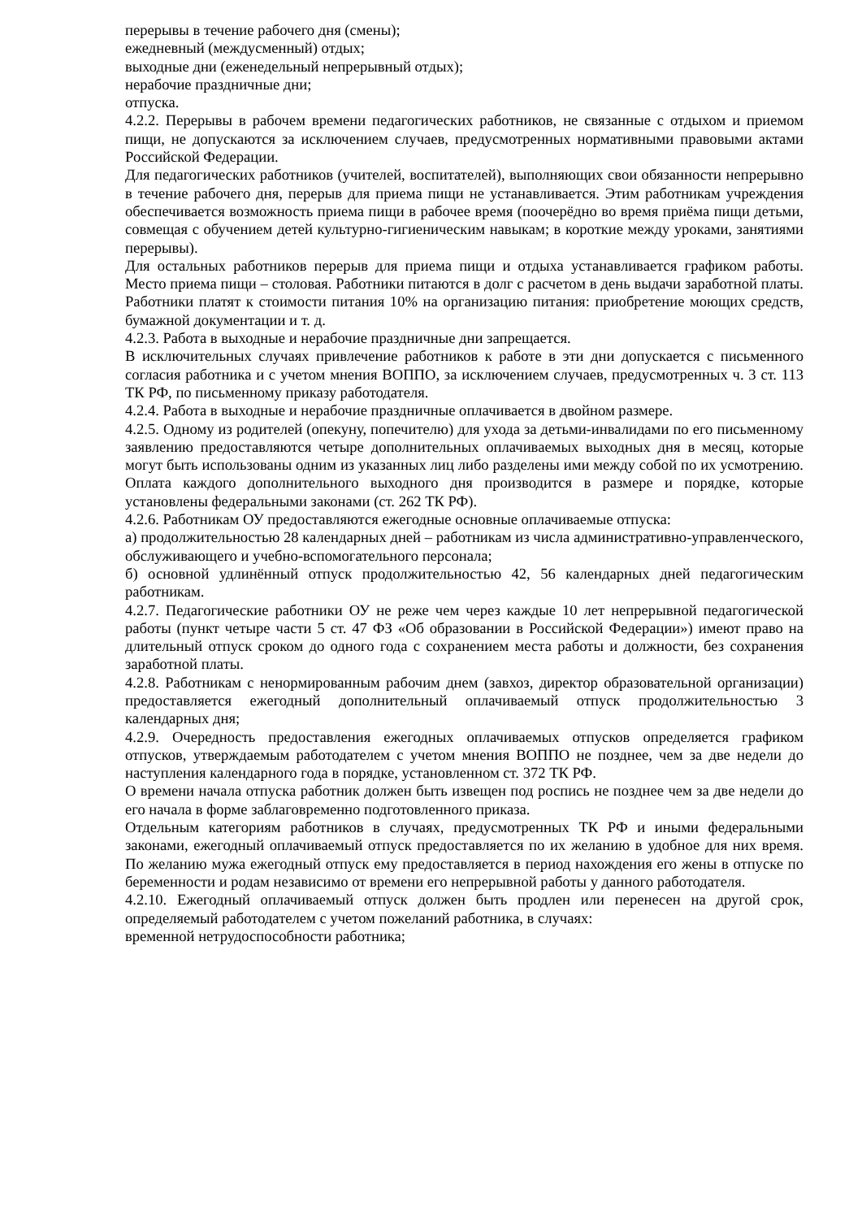перерывы в течение рабочего дня (смены);
ежедневный (междусменный) отдых;
выходные дни (еженедельный непрерывный отдых);
нерабочие праздничные дни;
отпуска.
4.2.2. Перерывы в рабочем времени педагогических работников, не связанные с отдыхом и приемом пищи, не допускаются за исключением случаев, предусмотренных нормативными правовыми актами Российской Федерации.
Для педагогических работников (учителей, воспитателей), выполняющих свои обязанности непрерывно в течение рабочего дня, перерыв для приема пищи не устанавливается. Этим работникам учреждения обеспечивается возможность приема пищи в рабочее время (поочерёдно во время приёма пищи детьми, совмещая с обучением детей культурно-гигиеническим навыкам; в короткие между уроками, занятиями перерывы).
Для остальных работников перерыв для приема пищи и отдыха устанавливается графиком работы. Место приема пищи – столовая. Работники питаются в долг с расчетом в день выдачи заработной платы. Работники платят к стоимости питания 10% на организацию питания: приобретение моющих средств, бумажной документации и т. д.
4.2.3. Работа в выходные и нерабочие праздничные дни запрещается.
В исключительных случаях привлечение работников к работе в эти дни допускается с письменного согласия работника и с учетом мнения ВОППО, за исключением случаев, предусмотренных ч. 3 ст. 113 ТК РФ, по письменному приказу работодателя.
4.2.4. Работа в выходные и нерабочие праздничные оплачивается в двойном размере.
4.2.5. Одному из родителей (опекуну, попечителю) для ухода за детьми-инвалидами по его письменному заявлению предоставляются четыре дополнительных оплачиваемых выходных дня в месяц, которые могут быть использованы одним из указанных лиц либо разделены ими между собой по их усмотрению. Оплата каждого дополнительного выходного дня производится в размере и порядке, которые установлены федеральными законами (ст. 262 ТК РФ).
4.2.6. Работникам ОУ предоставляются ежегодные основные оплачиваемые отпуска:
а) продолжительностью 28 календарных дней – работникам из числа административно-управленческого, обслуживающего и учебно-вспомогательного персонала;
б) основной удлинённый отпуск продолжительностью 42, 56 календарных дней педагогическим работникам.
4.2.7. Педагогические работники ОУ не реже чем через каждые 10 лет непрерывной педагогической работы (пункт четыре части 5 ст. 47 ФЗ «Об образовании в Российской Федерации») имеют право на длительный отпуск сроком до одного года с сохранением места работы и должности, без сохранения заработной платы.
4.2.8. Работникам с ненормированным рабочим днем (завхоз, директор образовательной организации) предоставляется ежегодный дополнительный оплачиваемый отпуск продолжительностью 3 календарных дня;
4.2.9. Очередность предоставления ежегодных оплачиваемых отпусков определяется графиком отпусков, утверждаемым работодателем с учетом мнения ВОППО не позднее, чем за две недели до наступления календарного года в порядке, установленном ст. 372 ТК РФ.
О времени начала отпуска работник должен быть извещен под роспись не позднее чем за две недели до его начала в форме заблаговременно подготовленного приказа.
Отдельным категориям работников в случаях, предусмотренных ТК РФ и иными федеральными законами, ежегодный оплачиваемый отпуск предоставляется по их желанию в удобное для них время. По желанию мужа ежегодный отпуск ему предоставляется в период нахождения его жены в отпуске по беременности и родам независимо от времени его непрерывной работы у данного работодателя.
4.2.10. Ежегодный оплачиваемый отпуск должен быть продлен или перенесен на другой срок, определяемый работодателем с учетом пожеланий работника, в случаях:
временной нетрудоспособности работника;